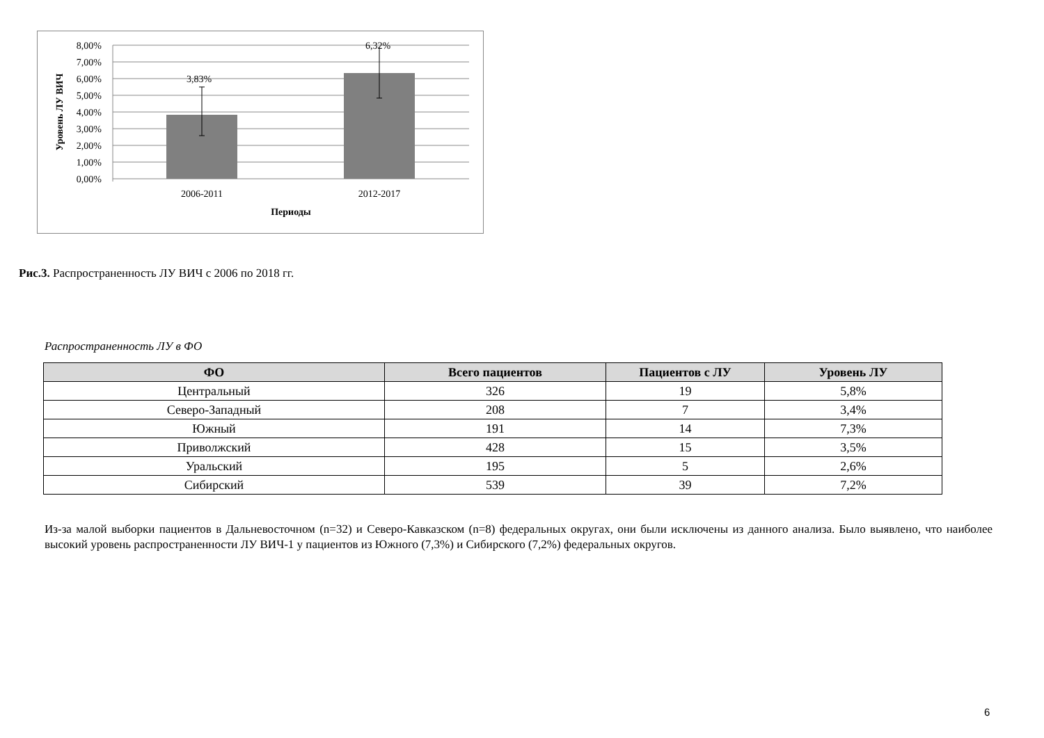8,00%
7,00%
6,00%
5,00%
4,00%
3,00%
2,00%
1,00%
0,00%
3,83%
6,32%
2006-2011
2012-2017
Периоды
Уровень ЛУ ВИЧ
Рис.3. Распространенность ЛУ ВИЧ с 2006 по 2018 гг.
Распространенность ЛУ в ФО
| ФО | Всего пациентов | Пациентов с ЛУ | Уровень ЛУ |
| --- | --- | --- | --- |
| Центральный | 326 | 19 | 5,8% |
| Северо-Западный | 208 | 7 | 3,4% |
| Южный | 191 | 14 | 7,3% |
| Приволжский | 428 | 15 | 3,5% |
| Уральский | 195 | 5 | 2,6% |
| Сибирский | 539 | 39 | 7,2% |
Из-за малой выборки пациентов в Дальневосточном (n=32) и Северо-Кавказском (n=8) федеральных округах, они были исключены из данного анализа. Было выявлено, что наиболее высокий уровень распространенности ЛУ ВИЧ-1 у пациентов из Южного (7,3%) и Сибирского (7,2%) федеральных округов.
6